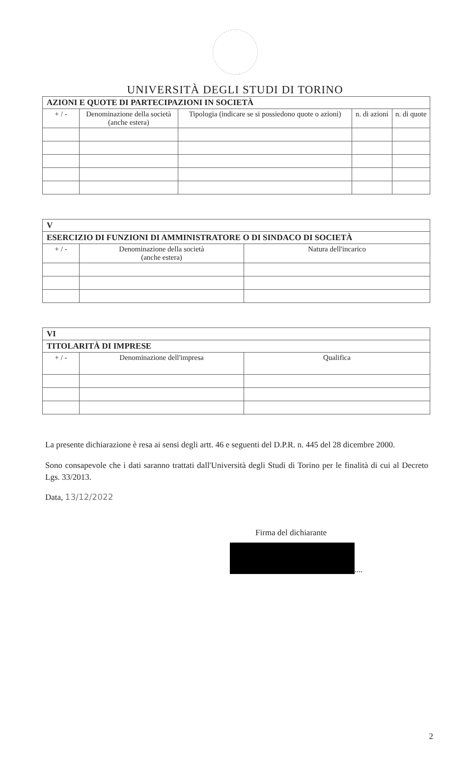UNIVERSITÀ DEGLI STUDI DI TORINO
| AZIONI E QUOTE DI PARTECIPAZIONI IN SOCIETÀ | | | | |
| + / - | Denominazione della società (anche estera) | Tipologia (indicare se si possiedono quote o azioni) | n. di azioni | n. di quote |
| V | | |
| ESERCIZIO DI FUNZIONI DI AMMINISTRATORE O DI SINDACO DI SOCIETÀ | | |
| + / - | Denominazione della società (anche estera) | Natura dell'incarico |
| VI | | |
| TITOLARITÀ DI IMPRESE | | |
| + / - | Denominazione dell'impresa | Qualifica |
La presente dichiarazione è resa ai sensi degli artt. 46 e seguenti del D.P.R. n. 445 del 28 dicembre 2000.
Sono consapevole che i dati saranno trattati dall'Università degli Studi di Torino per le finalità di cui al Decreto Lgs. 33/2013.
Data, 13/12/2022
Firma del dichiarante
....
2